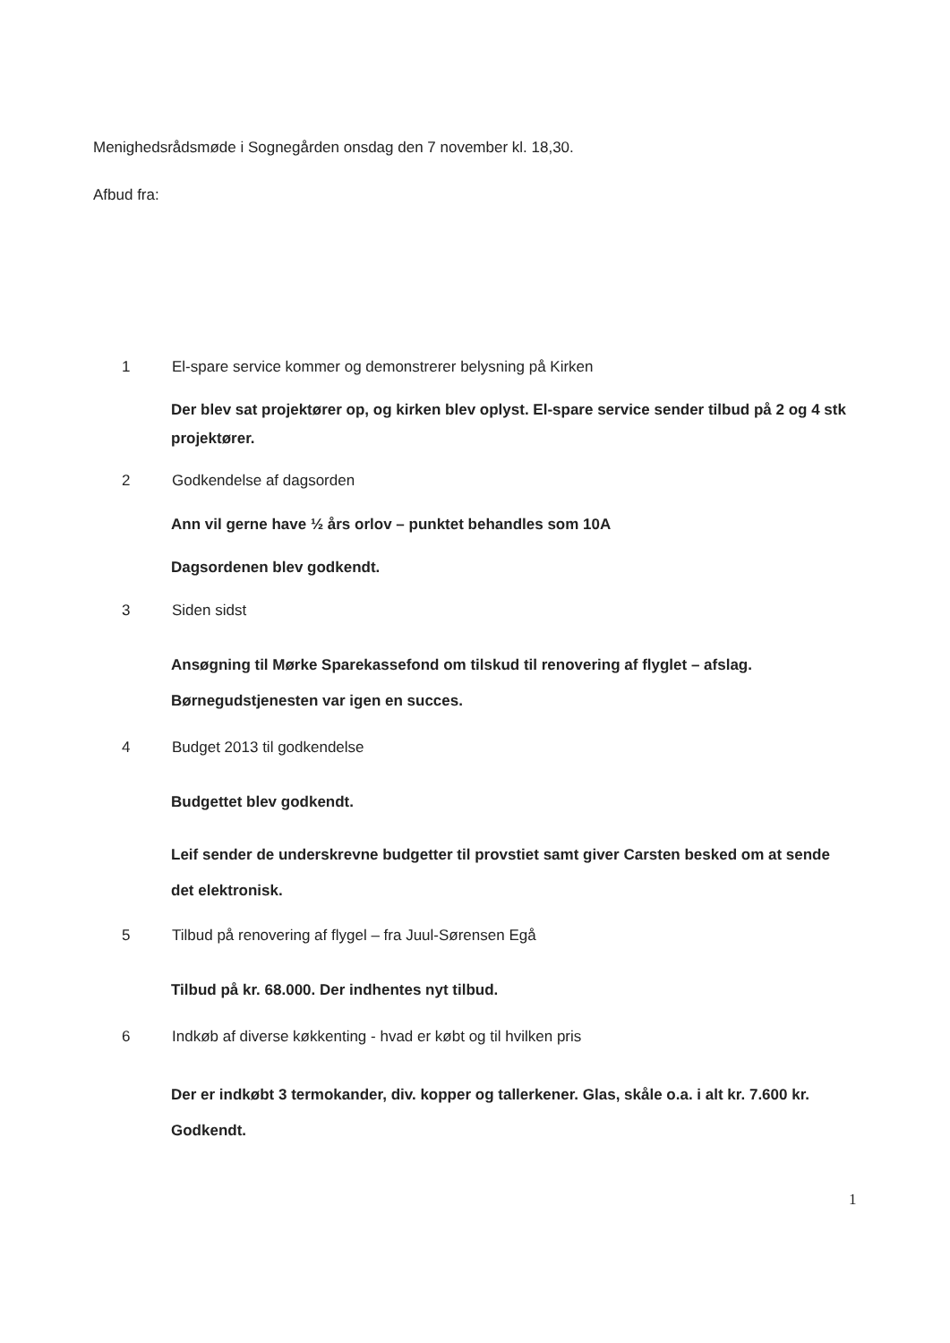Menighedsrådsmøde i Sognegården onsdag den 7 november kl. 18,30.
Afbud fra:
1 El-spare service kommer og demonstrerer belysning på Kirken
Der blev sat projektører op, og kirken blev oplyst. El-spare service sender tilbud på 2 og 4 stk projektører.
2 Godkendelse af dagsorden
Ann vil gerne have ½ års orlov – punktet behandles som 10A
Dagsordenen blev godkendt.
3 Siden sidst
Ansøgning til Mørke Sparekassefond om tilskud til renovering af flyglet – afslag.
Børnegudstjenesten var igen en succes.
4 Budget 2013 til godkendelse
Budgettet blev godkendt.
Leif sender de underskrevne budgetter til provstiet samt giver Carsten besked om at sende det elektronisk.
5 Tilbud på renovering af flygel – fra Juul-Sørensen Egå
Tilbud på kr. 68.000. Der indhentes nyt tilbud.
6 Indkøb af diverse køkkenting - hvad er købt og til hvilken pris
Der er indkøbt 3 termokander, div. kopper og tallerkener. Glas, skåle o.a. i alt kr. 7.600 kr. Godkendt.
1